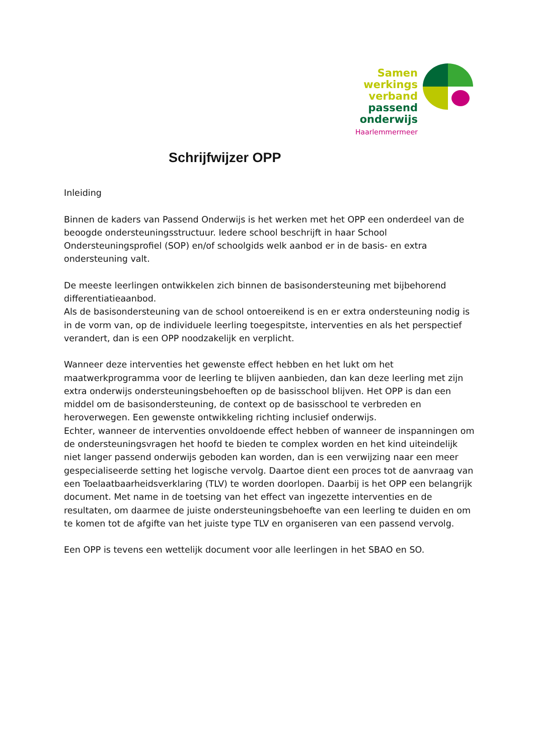Samen
werkings
verband
passend
onderwijs
Haarlemmermeer
Schrijfwijzer OPP
Inleiding
Binnen de kaders van Passend Onderwijs is het werken met het OPP een onderdeel van de beoogde ondersteuningsstructuur. Iedere school beschrijft in haar School Ondersteuningsprofiel (SOP) en/of schoolgids welk aanbod er in de basis- en extra ondersteuning valt.
De meeste leerlingen ontwikkelen zich binnen de basisondersteuning met bijbehorend differentiatieaanbod.
Als de basisondersteuning van de school ontoereikend is en er extra ondersteuning nodig is in de vorm van, op de individuele leerling toegespitste, interventies en als het perspectief verandert, dan is een OPP noodzakelijk en verplicht.
Wanneer deze interventies het gewenste effect hebben en het lukt om het maatwerkprogramma voor de leerling te blijven aanbieden, dan kan deze leerling met zijn extra onderwijs ondersteuningsbehoeften op de basisschool blijven. Het OPP is dan een middel om de basisondersteuning, de context op de basisschool te verbreden en heroverwegen. Een gewenste ontwikkeling richting inclusief onderwijs.
Echter, wanneer de interventies onvoldoende effect hebben of wanneer de inspanningen om de ondersteuningsvragen het hoofd te bieden te complex worden en het kind uiteindelijk niet langer passend onderwijs geboden kan worden, dan is een verwijzing naar een meer gespecialiseerde setting het logische vervolg. Daartoe dient een proces tot de aanvraag van een Toelaatbaarheidsverklaring (TLV) te worden doorlopen. Daarbij is het OPP een belangrijk document. Met name in de toetsing van het effect van ingezette interventies en de resultaten, om daarmee de juiste ondersteuningsbehoefte van een leerling te duiden en om te komen tot de afgifte van het juiste type TLV en organiseren van een passend vervolg.
Een OPP is tevens een wettelijk document voor alle leerlingen in het SBAO en SO.